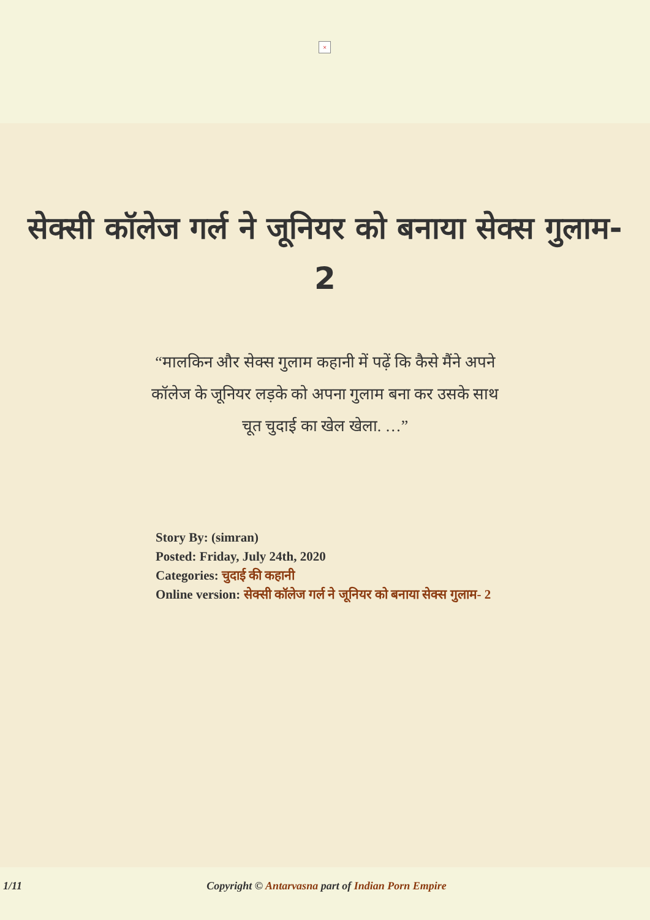×
सेक्सी कॉलेज गर्ल ने जूनियर को बनाया सेक्स गुलाम- 2
“मालकिन और सेक्स गुलाम कहानी में पढ़ें कि कैसे मैंने अपने कॉलेज के जूनियर लड़के को अपना गुलाम बना कर उसके साथ चूत चुदाई का खेल खेला. …”
Story By: (simran)
Posted: Friday, July 24th, 2020
Categories: चुदाई की कहानी
Online version: सेक्सी कॉलेज गर्ल ने जूनियर को बनाया सेक्स गुलाम- 2
1/11 Copyright © Antarvasna part of Indian Porn Empire